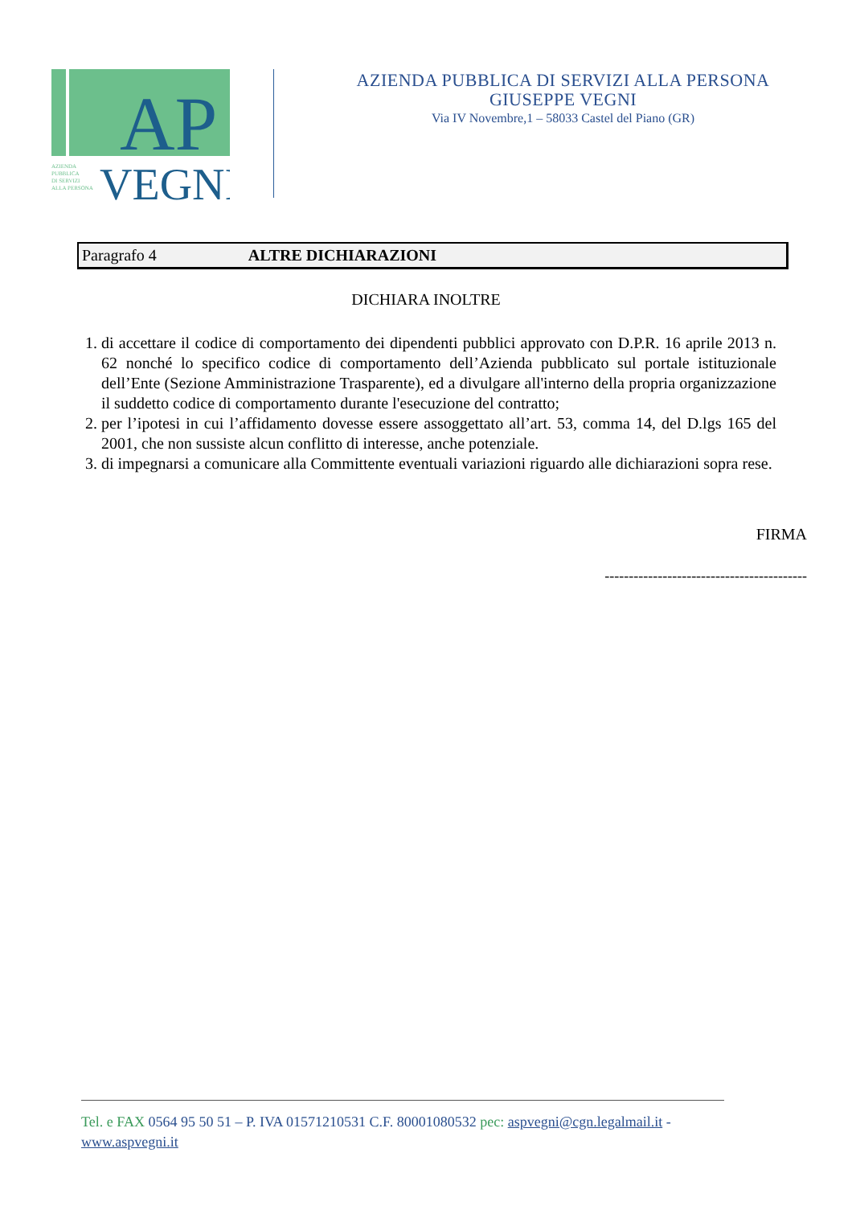AP
AZIENDA
PUBBLICA
DI SERVIZI
ALLA PERSONA
VEGNI
AZIENDA PUBBLICA DI SERVIZI ALLA PERSONA
GIUSEPPE VEGNI
Via IV Novembre,1 – 58033 Castel del Piano (GR)
Paragrafo 4 ALTRE DICHIARAZIONI
DICHIARA INOLTRE
1. di accettare il codice di comportamento dei dipendenti pubblici approvato con D.P.R. 16 aprile 2013 n. 62 nonché lo specifico codice di comportamento dell’Azienda pubblicato sul portale istituzionale dell’Ente (Sezione Amministrazione Trasparente), ed a divulgare all'interno della propria organizzazione il suddetto codice di comportamento durante l'esecuzione del contratto;
2. per l’ipotesi in cui l’affidamento dovesse essere assoggettato all’art. 53, comma 14, del D.lgs 165 del 2001, che non sussiste alcun conflitto di interesse, anche potenziale.
3. di impegnarsi a comunicare alla Committente eventuali variazioni riguardo alle dichiarazioni sopra rese.
FIRMA
------------------------------------------
Tel. e FAX 0564 95 50 51 – P. IVA 01571210531 C.F. 80001080532 pec: aspvegni@cgn.legalmail.it -
www.aspvegni.it